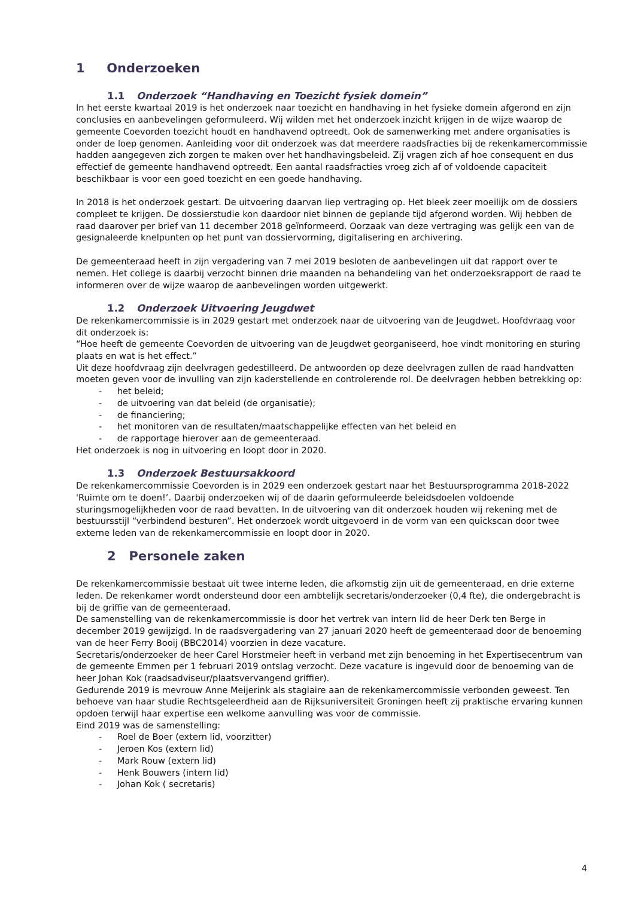1 Onderzoeken
1.1 Onderzoek “Handhaving en Toezicht fysiek domein”
In het eerste kwartaal 2019 is het onderzoek naar toezicht en handhaving in het fysieke domein afgerond en zijn conclusies en aanbevelingen geformuleerd. Wij wilden met het onderzoek inzicht krijgen in de wijze waarop de gemeente Coevorden toezicht houdt en handhavend optreedt. Ook de samenwerking met andere organisaties is onder de loep genomen. Aanleiding voor dit onderzoek was dat meerdere raadsfracties bij de rekenkamercommissie hadden aangegeven zich zorgen te maken over het handhavingsbeleid. Zij vragen zich af hoe consequent en dus effectief de gemeente handhavend optreedt. Een aantal raadsfracties vroeg zich af of voldoende capaciteit beschikbaar is voor een goed toezicht en een goede handhaving.
In 2018 is het onderzoek gestart. De uitvoering daarvan liep vertraging op. Het bleek zeer moeilijk om de dossiers compleet te krijgen. De dossierstudie kon daardoor niet binnen de geplande tijd afgerond worden. Wij hebben de raad daarover per brief van 11 december 2018 geïnformeerd. Oorzaak van deze vertraging was gelijk een van de gesignaleerde knelpunten op het punt van dossiervorming, digitalisering en archivering.
De gemeenteraad heeft in zijn vergadering van 7 mei 2019 besloten de aanbevelingen uit dat rapport over te nemen. Het college is daarbij verzocht binnen drie maanden na behandeling van het onderzoeksrapport de raad te informeren over de wijze waarop de aanbevelingen worden uitgewerkt.
1.2 Onderzoek Uitvoering Jeugdwet
De rekenkamercommissie is in 2029 gestart met onderzoek naar de uitvoering van de Jeugdwet. Hoofdvraag voor dit onderzoek is:
“Hoe heeft de gemeente Coevorden de uitvoering van de Jeugdwet georganiseerd, hoe vindt monitoring en sturing plaats en wat is het effect.”
Uit deze hoofdvraag zijn deelvragen gedestilleerd. De antwoorden op deze deelvragen zullen de raad handvatten moeten geven voor de invulling van zijn kaderstellende en controlerende rol. De deelvragen hebben betrekking op:
- het beleid;
- de uitvoering van dat beleid (de organisatie);
- de financiering;
- het monitoren van de resultaten/maatschappelijke effecten van het beleid en
- de rapportage hierover aan de gemeenteraad.
Het onderzoek is nog in uitvoering en loopt door in 2020.
1.3 Onderzoek Bestuursakkoord
De rekenkamercommissie Coevorden is in 2029 een onderzoek gestart naar het Bestuursprogramma 2018-2022 'Ruimte om te doen!’. Daarbij onderzoeken wij of de daarin geformuleerde beleidsdoelen voldoende sturingsmogelijkheden voor de raad bevatten. In de uitvoering van dit onderzoek houden wij rekening met de bestuursstijl “verbindend besturen”. Het onderzoek wordt uitgevoerd in de vorm van een quickscan door twee externe leden van de rekenkamercommissie en loopt door in 2020.
2 Personele zaken
De rekenkamercommissie bestaat uit twee interne leden, die afkomstig zijn uit de gemeenteraad, en drie externe leden. De rekenkamer wordt ondersteund door een ambtelijk secretaris/onderzoeker (0,4 fte), die ondergebracht is bij de griffie van de gemeenteraad.
De samenstelling van de rekenkamercommissie is door het vertrek van intern lid de heer Derk ten Berge in december 2019 gewijzigd. In de raadsvergadering van 27 januari 2020 heeft de gemeenteraad door de benoeming van de heer Ferry Booij (BBC2014) voorzien in deze vacature.
Secretaris/onderzoeker de heer Carel Horstmeier heeft in verband met zijn benoeming in het Expertisecentrum van de gemeente Emmen per 1 februari 2019 ontslag verzocht. Deze vacature is ingevuld door de benoeming van de heer Johan Kok (raadsadviseur/plaatsvervangend griffier).
Gedurende 2019 is mevrouw Anne Meijerink als stagiaire aan de rekenkamercommissie verbonden geweest. Ten behoeve van haar studie Rechtsgeleerdheid aan de Rijksuniversiteit Groningen heeft zij praktische ervaring kunnen opdoen terwijl haar expertise een welkome aanvulling was voor de commissie.
Eind 2019 was de samenstelling:
- Roel de Boer (extern lid, voorzitter)
- Jeroen Kos (extern lid)
- Mark Rouw (extern lid)
- Henk Bouwers (intern lid)
- Johan Kok ( secretaris)
4